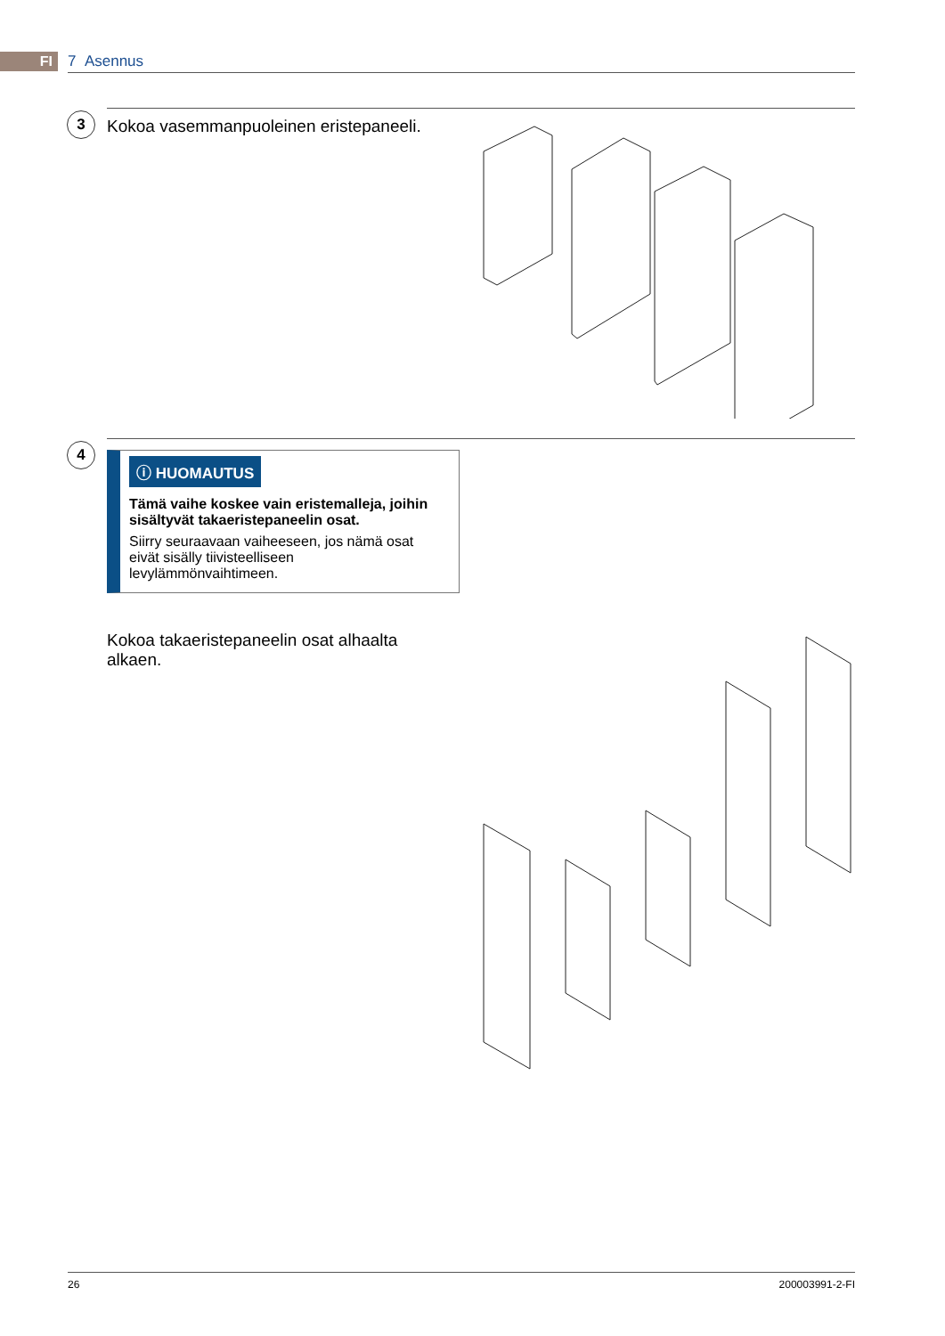FI 7 Asennus
3
Kokoa vasemmanpuoleinen eristepaneeli.
4
ⓘ HUOMAUTUS
Tämä vaihe koskee vain eristemalleja, joihin sisältyvät takaeristepaneelin osat.
Siirry seuraavaan vaiheeseen, jos nämä osat eivät sisälly tiivisteelliseen levylämmönvaihtimeen.
Kokoa takaeristepaneelin osat alhaalta alkaen.
26 200003991-2-FI